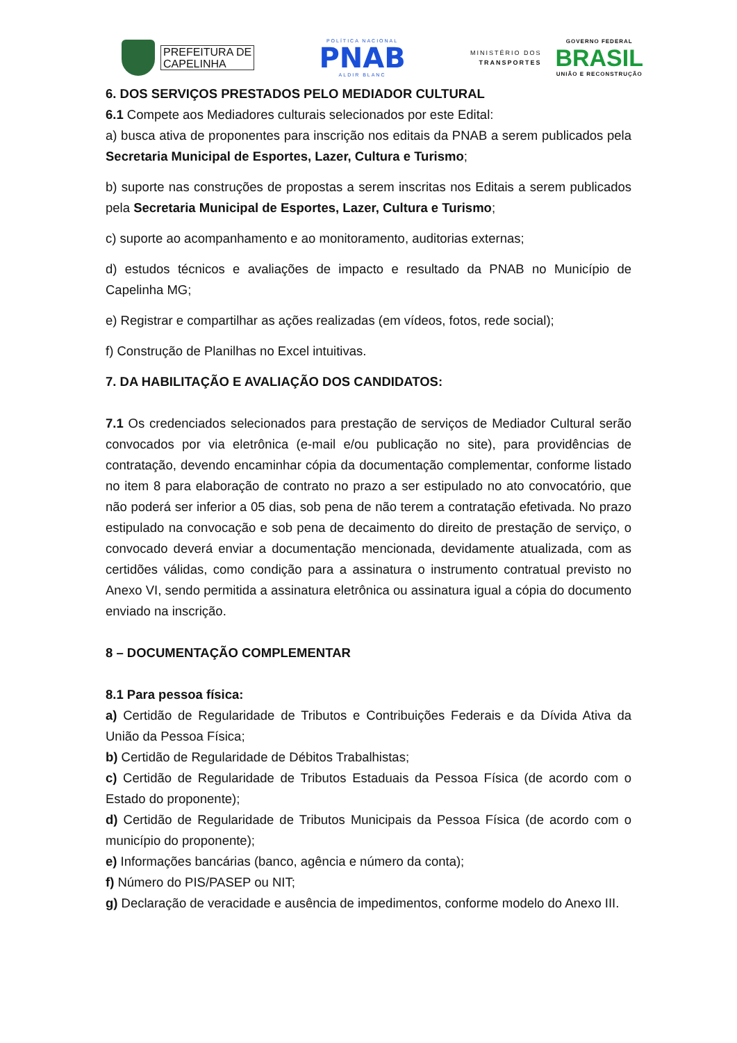PREFEITURA DE
CAPELINHA
POLÍTICA NACIONAL
PNAB
ALDIR BLANC
MINISTÉRIO DOS
TRANSPORTES
GOVERNO FEDERAL
BRASIL
UNIÃO E RECONSTRUÇÃO
6. DOS SERVIÇOS PRESTADOS PELO MEDIADOR CULTURAL
6.1 Compete aos Mediadores culturais selecionados por este Edital:
a) busca ativa de proponentes para inscrição nos editais da PNAB a serem publicados pela Secretaria Municipal de Esportes, Lazer, Cultura e Turismo;
b) suporte nas construções de propostas a serem inscritas nos Editais a serem publicados pela Secretaria Municipal de Esportes, Lazer, Cultura e Turismo;
c) suporte ao acompanhamento e ao monitoramento, auditorias externas;
d) estudos técnicos e avaliações de impacto e resultado da PNAB no Município de Capelinha MG;
e) Registrar e compartilhar as ações realizadas (em vídeos, fotos, rede social);
f) Construção de Planilhas no Excel intuitivas.
7. DA HABILITAÇÃO E AVALIAÇÃO DOS CANDIDATOS:
7.1 Os credenciados selecionados para prestação de serviços de Mediador Cultural serão convocados por via eletrônica (e-mail e/ou publicação no site), para providências de contratação, devendo encaminhar cópia da documentação complementar, conforme listado no item 8 para elaboração de contrato no prazo a ser estipulado no ato convocatório, que não poderá ser inferior a 05 dias, sob pena de não terem a contratação efetivada. No prazo estipulado na convocação e sob pena de decaimento do direito de prestação de serviço, o convocado deverá enviar a documentação mencionada, devidamente atualizada, com as certidões válidas, como condição para a assinatura o instrumento contratual previsto no Anexo VI, sendo permitida a assinatura eletrônica ou assinatura igual a cópia do documento enviado na inscrição.
8 – DOCUMENTAÇÃO COMPLEMENTAR
8.1 Para pessoa física:
a) Certidão de Regularidade de Tributos e Contribuições Federais e da Dívida Ativa da União da Pessoa Física;
b) Certidão de Regularidade de Débitos Trabalhistas;
c) Certidão de Regularidade de Tributos Estaduais da Pessoa Física (de acordo com o Estado do proponente);
d) Certidão de Regularidade de Tributos Municipais da Pessoa Física (de acordo com o município do proponente);
e) Informações bancárias (banco, agência e número da conta);
f) Número do PIS/PASEP ou NIT;
g) Declaração de veracidade e ausência de impedimentos, conforme modelo do Anexo III.